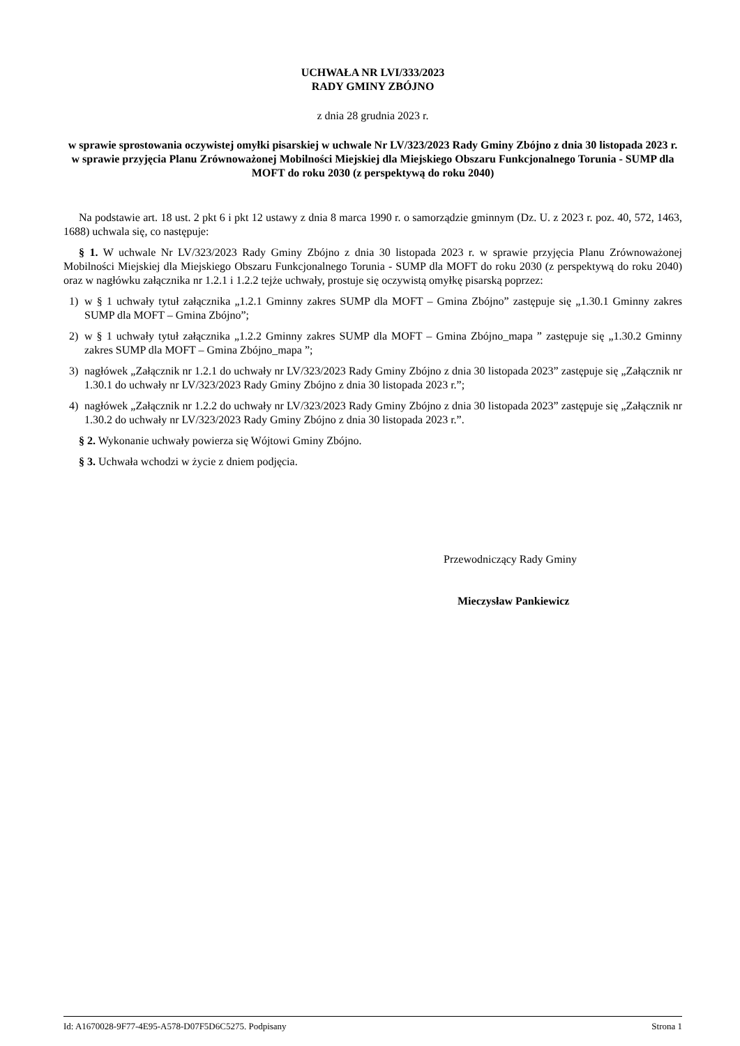UCHWAŁA NR LVI/333/2023
RADY GMINY ZBÓJNO
z dnia 28 grudnia 2023 r.
w sprawie sprostowania oczywistej omyłki pisarskiej w uchwale Nr LV/323/2023 Rady Gminy Zbójno z dnia 30 listopada 2023 r. w sprawie przyjęcia Planu Zrównoważonej Mobilności Miejskiej dla Miejskiego Obszaru Funkcjonalnego Torunia - SUMP dla MOFT do roku 2030 (z perspektywą do roku 2040)
Na podstawie art. 18 ust. 2 pkt 6 i pkt 12 ustawy z dnia 8 marca 1990 r. o samorządzie gminnym (Dz. U. z 2023 r. poz. 40, 572, 1463, 1688) uchwala się, co następuje:
§ 1. W uchwale Nr LV/323/2023 Rady Gminy Zbójno z dnia 30 listopada 2023 r. w sprawie przyjęcia Planu Zrównoważonej Mobilności Miejskiej dla Miejskiego Obszaru Funkcjonalnego Torunia - SUMP dla MOFT do roku 2030 (z perspektywą do roku 2040) oraz w nagłówku załącznika nr 1.2.1 i 1.2.2 tejże uchwały, prostuje się oczywistą omyłkę pisarską poprzez:
1) w § 1 uchwały tytuł załącznika „1.2.1 Gminny zakres SUMP dla MOFT – Gmina Zbójno” zastępuje się „1.30.1 Gminny zakres SUMP dla MOFT – Gmina Zbójno”;
2) w § 1 uchwały tytuł załącznika „1.2.2 Gminny zakres SUMP dla MOFT – Gmina Zbójno_mapa ” zastępuje się „1.30.2 Gminny zakres SUMP dla MOFT – Gmina Zbójno_mapa ”;
3) nagłówek „Załącznik nr 1.2.1 do uchwały nr LV/323/2023 Rady Gminy Zbójno z dnia 30 listopada 2023” zastępuje się „Załącznik nr 1.30.1 do uchwały nr LV/323/2023 Rady Gminy Zbójno z dnia 30 listopada 2023 r.”;
4) nagłówek „Załącznik nr 1.2.2 do uchwały nr LV/323/2023 Rady Gminy Zbójno z dnia 30 listopada 2023” zastępuje się „Załącznik nr 1.30.2 do uchwały nr LV/323/2023 Rady Gminy Zbójno z dnia 30 listopada 2023 r.”.
§ 2. Wykonanie uchwały powierza się Wójtowi Gminy Zbójno.
§ 3. Uchwała wchodzi w życie z dniem podjęcia.
Przewodniczący Rady Gminy
Mieczysław Pankiewicz
Id: A1670028-9F77-4E95-A578-D07F5D6C5275. Podpisany Strona 1